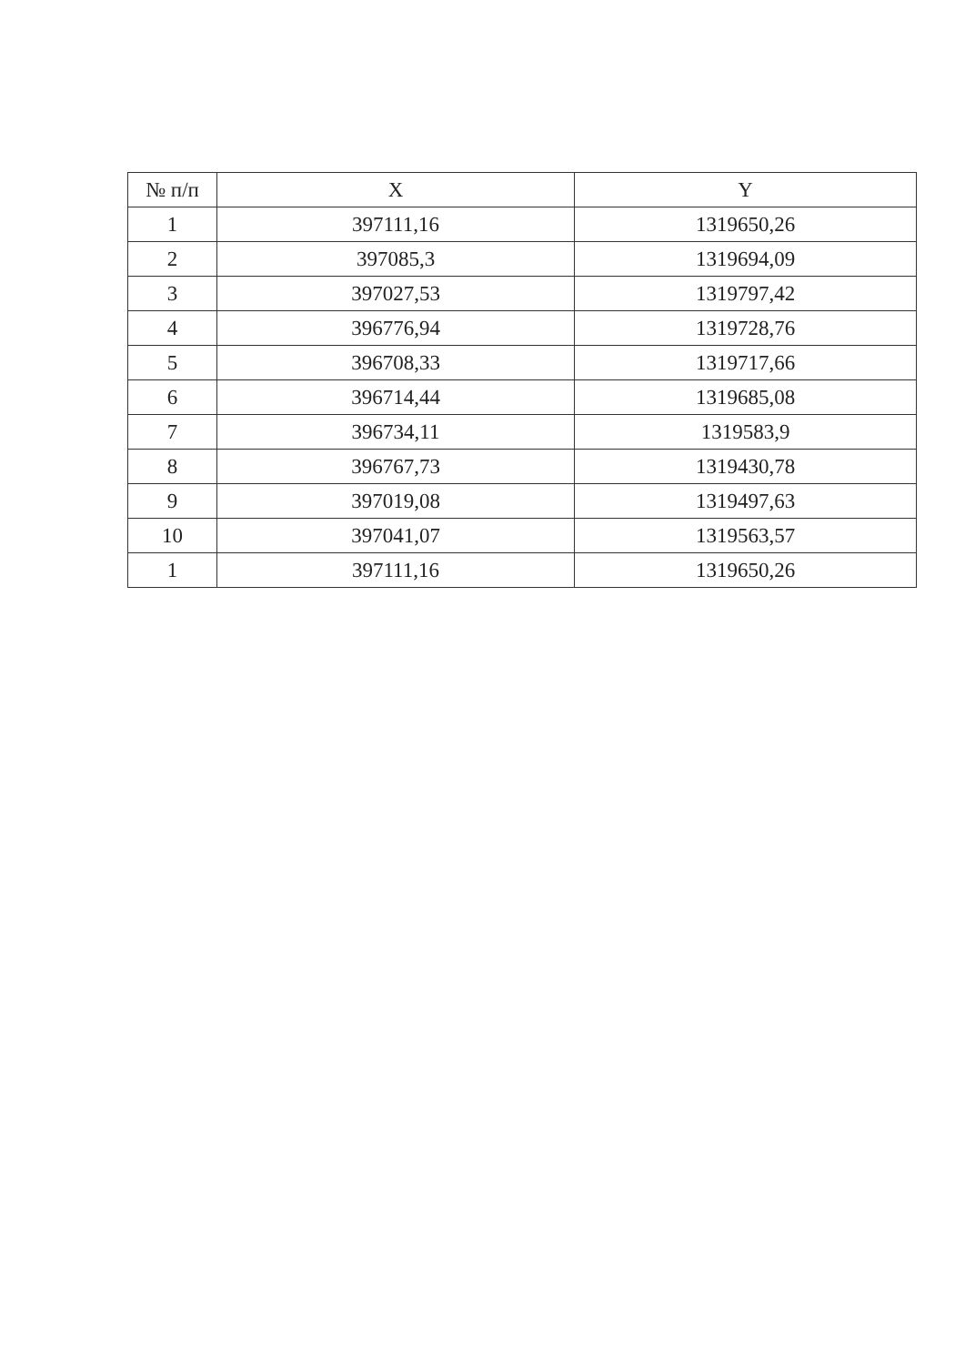| № п/п | X | Y |
| --- | --- | --- |
| 1 | 397111,16 | 1319650,26 |
| 2 | 397085,3 | 1319694,09 |
| 3 | 397027,53 | 1319797,42 |
| 4 | 396776,94 | 1319728,76 |
| 5 | 396708,33 | 1319717,66 |
| 6 | 396714,44 | 1319685,08 |
| 7 | 396734,11 | 1319583,9 |
| 8 | 396767,73 | 1319430,78 |
| 9 | 397019,08 | 1319497,63 |
| 10 | 397041,07 | 1319563,57 |
| 1 | 397111,16 | 1319650,26 |